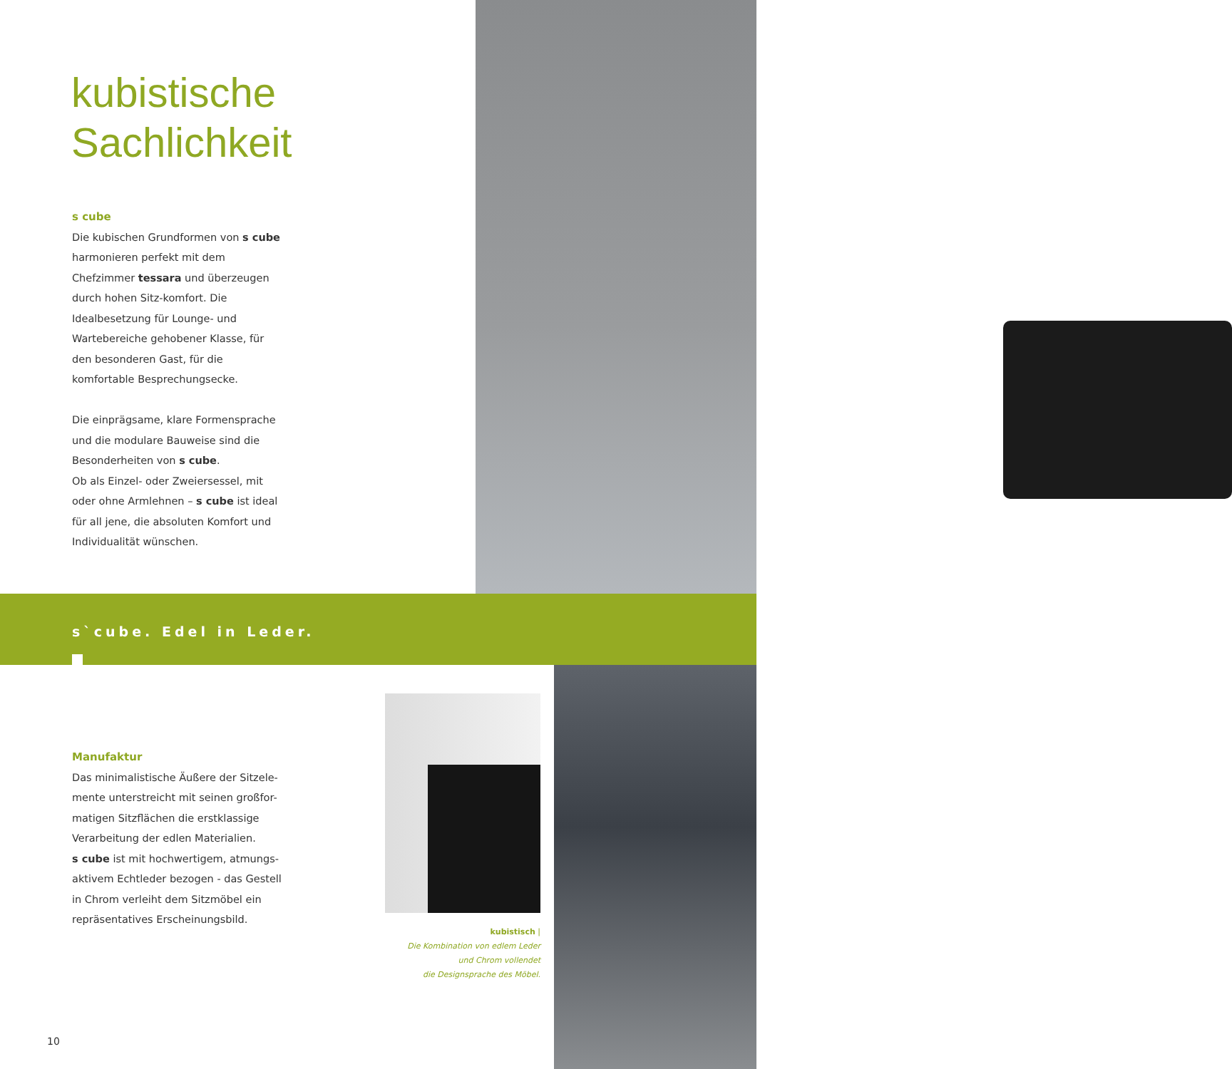kubistische
Sachlichkeit
s cube
Die kubischen Grundformen von s cube harmonieren perfekt mit dem Chefzimmer tessara und überzeugen durch hohen Sitz-komfort. Die Idealbesetzung für Lounge- und Wartebereiche gehobener Klasse, für den besonderen Gast, für die komfortable Besprechungsecke.
Die einprägsame, klare Formensprache und die modulare Bauweise sind die Besonderheiten von s cube.
Ob als Einzel- oder Zweiersessel, mit oder ohne Armlehnen – s cube ist ideal für all jene, die absoluten Komfort und Individualität wünschen.
s`cube. Edel in Leder.
Manufaktur
Das minimalistische Äußere der Sitzele-mente unterstreicht mit seinen großfor-matigen Sitzflächen die erstklassige Verarbeitung der edlen Materialien.
s cube ist mit hochwertigem, atmungs-aktivem Echtleder bezogen - das Gestell in Chrom verleiht dem Sitzmöbel ein repräsentatives Erscheinungsbild.
kubistisch |
Die Kombination von edlem Leder
und Chrom vollendet
die Designsprache des Möbel.
10